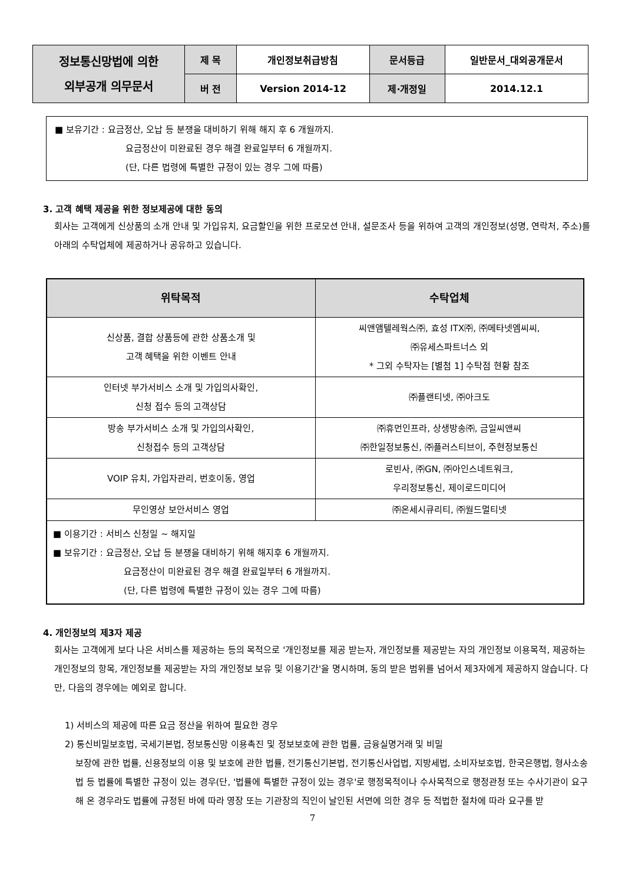| 정보통신망법에 의한 외부공개 의무문서 | 제 목 | 개인정보취급방침 | 문서등급 | 일반문서_대외공개문서 |
| | 버 전 | Version 2014-12 | 제·개정일 | 2014.12.1 |
■ 보유기간 : 요금정산, 오납 등 분쟁을 대비하기 위해 해지 후 6 개월까지.
요금정산이 미완료된 경우 해결 완료일부터 6 개월까지.
(단, 다른 법령에 특별한 규정이 있는 경우 그에 따름)
3. 고객 혜택 제공을 위한 정보제공에 대한 동의
회사는 고객에게 신상품의 소개 안내 및 가입유치, 요금할인을 위한 프로모션 안내, 설문조사 등을 위하여 고객의 개인정보(성명, 연락처, 주소)를 아래의 수탁업체에 제공하거나 공유하고 있습니다.
| 위탁목적 | 수탁업체 |
| --- | --- |
| 신상품, 결합 상품등에 관한 상품소개 및 고객 혜택을 위한 이벤트 안내 | 씨앤앰텔레웍스㈜, 효성 ITX㈜, ㈜메타넷엠씨씨, ㈜유세스파트너스 외 * 그외 수탁자는 [별첨 1] 수탁점 현황 참조 |
| 인터넷 부가서비스 소개 및 가입의사확인, 신청 접수 등의 고객상담 | ㈜플랜티넷, ㈜아크도 |
| 방송 부가서비스 소개 및 가입의사확인, 신청접수 등의 고객상담 | ㈜휴먼인프라, 상생방송㈜, 금일씨앤씨 ㈜한일정보통신, ㈜플러스티브이, 주현정보통신 |
| VOIP 유치, 가입자관리, 번호이동, 영업 | 로빈사, ㈜GN, ㈜아인스네트워크, 우리정보통신, 제이로드미디어 |
| 무인영상 보안서비스 영업 | ㈜온세시큐리티, ㈜월드멀티넷 |
| ■ 이용기간 : 서비스 신청일 ~ 해지일 ■ 보유기간 : 요금정산, 오납 등 분쟁을 대비하기 위해 해지후 6 개월까지. 요금정산이 미완료된 경우 해결 완료일부터 6 개월까지. (단, 다른 법령에 특별한 규정이 있는 경우 그에 따름) | |
4. 개인정보의 제3자 제공
회사는 고객에게 보다 나은 서비스를 제공하는 등의 목적으로 '개인정보를 제공 받는자, 개인정보를 제공받는 자의 개인정보 이용목적, 제공하는 개인정보의 항목, 개인정보를 제공받는 자의 개인정보 보유 및 이용기간'을 명시하며, 동의 받은 범위를 넘어서 제3자에게 제공하지 않습니다. 다만, 다음의 경우에는 예외로 합니다.
1) 서비스의 제공에 따른 요금 정산을 위하여 필요한 경우
2) 통신비밀보호법, 국세기본법, 정보통신망 이용촉진 및 정보보호에 관한 법률, 금융실명거래 및 비밀
보장에 관한 법률, 신용정보의 이용 및 보호에 관한 법률, 전기통신기본법, 전기통신사업법, 지방세법, 소비자보호법, 한국은행법, 형사소송법 등 법률에 특별한 규정이 있는 경우(단, '법률에 특별한 규정이 있는 경우'로 행정목적이나 수사목적으로 행정관청 또는 수사기관이 요구해 온 경우라도 법률에 규정된 바에 따라 영장 또는 기관장의 직인이 날인된 서면에 의한 경우 등 적법한 절차에 따라 요구를 받
7